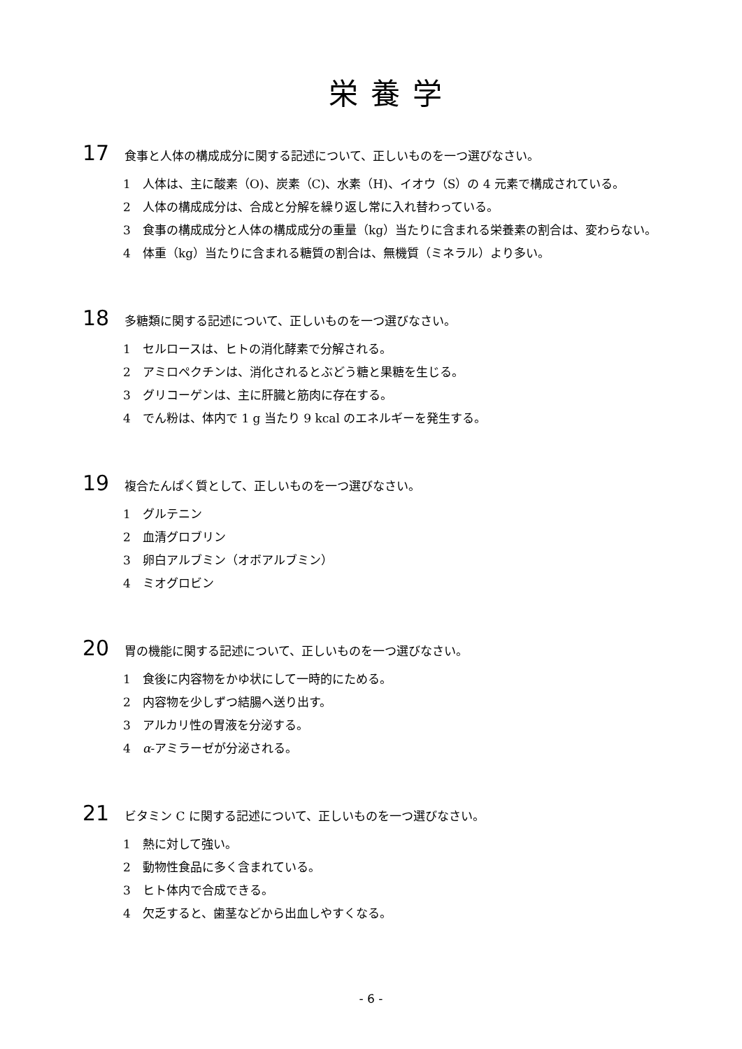栄養学
17 食事と人体の構成成分に関する記述について、正しいものを一つ選びなさい。
1 人体は、主に酸素（O)、炭素（C)、水素（H)、イオウ（S）の 4 元素で構成されている。
2 人体の構成成分は、合成と分解を繰り返し常に入れ替わっている。
3 食事の構成成分と人体の構成成分の重量（kg）当たりに含まれる栄養素の割合は、変わらない。
4 体重（kg）当たりに含まれる糖質の割合は、無機質（ミネラル）より多い。
18 多糖類に関する記述について、正しいものを一つ選びなさい。
1 セルロースは、ヒトの消化酵素で分解される。
2 アミロペクチンは、消化されるとぶどう糖と果糖を生じる。
3 グリコーゲンは、主に肝臓と筋肉に存在する。
4 でん粉は、体内で 1 g 当たり 9 kcal のエネルギーを発生する。
19 複合たんぱく質として、正しいものを一つ選びなさい。
1 グルテニン
2 血清グロブリン
3 卵白アルブミン（オボアルブミン）
4 ミオグロビン
20 胃の機能に関する記述について、正しいものを一つ選びなさい。
1 食後に内容物をかゆ状にして一時的にためる。
2 内容物を少しずつ結腸へ送り出す。
3 アルカリ性の胃液を分泌する。
4 α-アミラーゼが分泌される。
21 ビタミン C に関する記述について、正しいものを一つ選びなさい。
1 熱に対して強い。
2 動物性食品に多く含まれている。
3 ヒト体内で合成できる。
4 欠乏すると、歯茎などから出血しやすくなる。
- 6 -